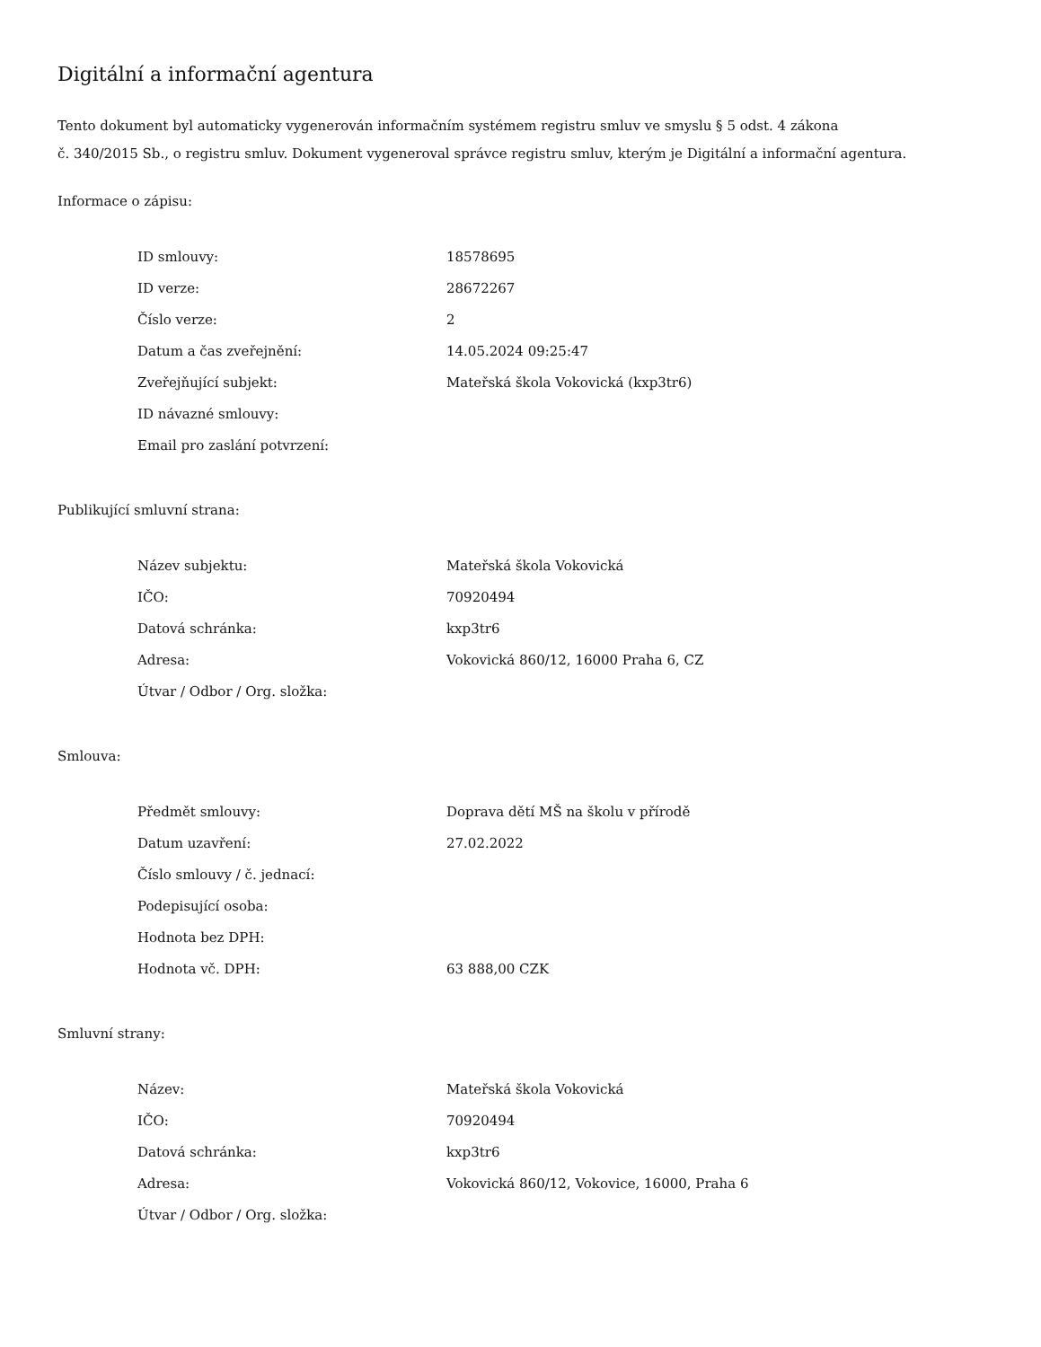Digitální a informační agentura
Tento dokument byl automaticky vygenerován informačním systémem registru smluv ve smyslu § 5 odst. 4 zákona
č. 340/2015 Sb., o registru smluv. Dokument vygeneroval správce registru smluv, kterým je Digitální a informační agentura.
Informace o zápisu:
| ID smlouvy: | 18578695 |
| ID verze: | 28672267 |
| Číslo verze: | 2 |
| Datum a čas zveřejnění: | 14.05.2024 09:25:47 |
| Zveřejňující subjekt: | Mateřská škola Vokovická (kxp3tr6) |
| ID návazné smlouvy: | |
| Email pro zaslání potvrzení: | |
Publikující smluvní strana:
| Název subjektu: | Mateřská škola Vokovická |
| IČO: | 70920494 |
| Datová schránka: | kxp3tr6 |
| Adresa: | Vokovická 860/12, 16000 Praha 6, CZ |
| Útvar / Odbor / Org. složka: | |
Smlouva:
| Předmět smlouvy: | Doprava dětí MŠ na školu v přírodě |
| Datum uzavření: | 27.02.2022 |
| Číslo smlouvy / č. jednací: | |
| Podepisující osoba: | |
| Hodnota bez DPH: | |
| Hodnota vč. DPH: | 63 888,00 CZK |
Smluvní strany:
| Název: | Mateřská škola Vokovická |
| IČO: | 70920494 |
| Datová schránka: | kxp3tr6 |
| Adresa: | Vokovická 860/12, Vokovice, 16000, Praha 6 |
| Útvar / Odbor / Org. složka: | |